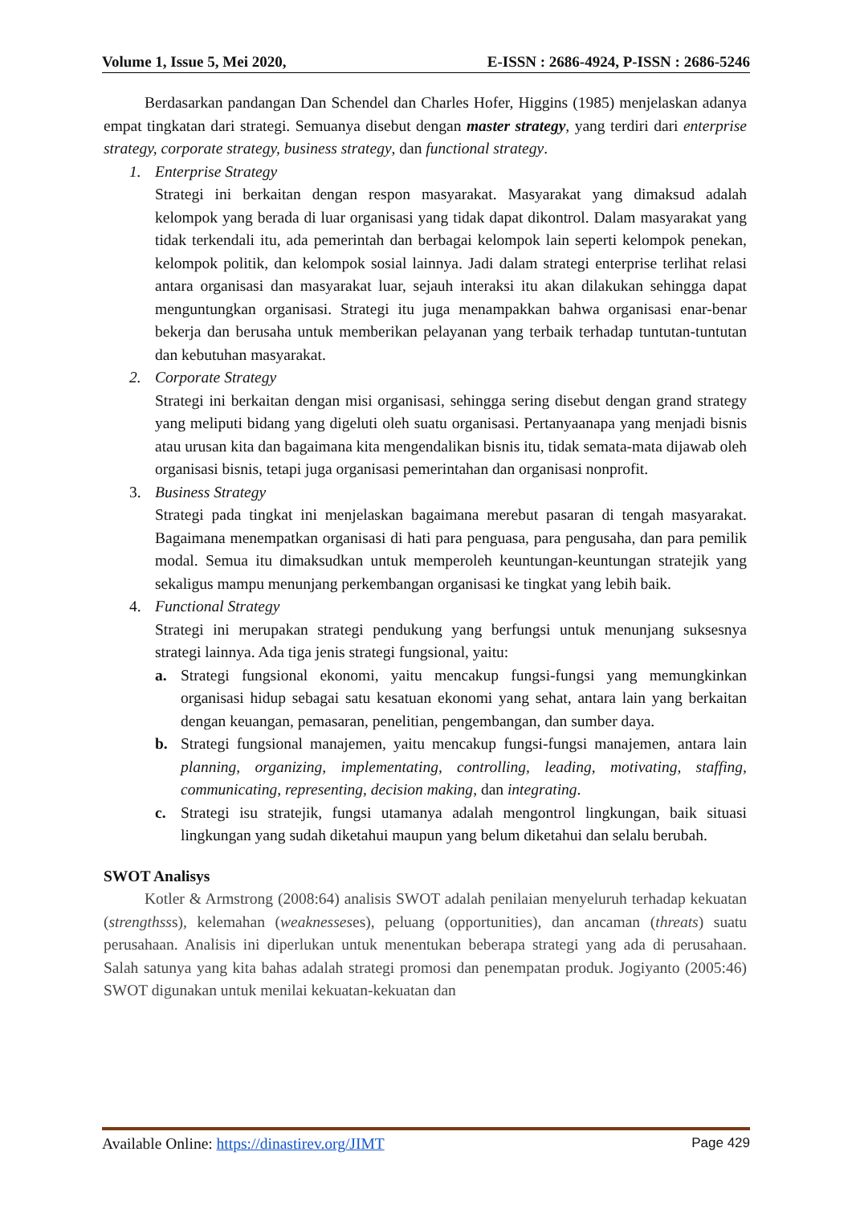Volume 1, Issue 5, Mei 2020, E-ISSN : 2686-4924, P-ISSN : 2686-5246
Berdasarkan pandangan Dan Schendel dan Charles Hofer, Higgins (1985) menjelaskan adanya empat tingkatan dari strategi. Semuanya disebut dengan master strategy, yang terdiri dari enterprise strategy, corporate strategy, business strategy, dan functional strategy.
1. Enterprise Strategy
Strategi ini berkaitan dengan respon masyarakat. Masyarakat yang dimaksud adalah kelompok yang berada di luar organisasi yang tidak dapat dikontrol. Dalam masyarakat yang tidak terkendali itu, ada pemerintah dan berbagai kelompok lain seperti kelompok penekan, kelompok politik, dan kelompok sosial lainnya. Jadi dalam strategi enterprise terlihat relasi antara organisasi dan masyarakat luar, sejauh interaksi itu akan dilakukan sehingga dapat menguntungkan organisasi. Strategi itu juga menampakkan bahwa organisasi enar-benar bekerja dan berusaha untuk memberikan pelayanan yang terbaik terhadap tuntutan-tuntutan dan kebutuhan masyarakat.
2. Corporate Strategy
Strategi ini berkaitan dengan misi organisasi, sehingga sering disebut dengan grand strategy yang meliputi bidang yang digeluti oleh suatu organisasi. Pertanyaanapa yang menjadi bisnis atau urusan kita dan bagaimana kita mengendalikan bisnis itu, tidak semata-mata dijawab oleh organisasi bisnis, tetapi juga organisasi pemerintahan dan organisasi nonprofit.
3. Business Strategy
Strategi pada tingkat ini menjelaskan bagaimana merebut pasaran di tengah masyarakat. Bagaimana menempatkan organisasi di hati para penguasa, para pengusaha, dan para pemilik modal. Semua itu dimaksudkan untuk memperoleh keuntungan-keuntungan stratejik yang sekaligus mampu menunjang perkembangan organisasi ke tingkat yang lebih baik.
4. Functional Strategy
Strategi ini merupakan strategi pendukung yang berfungsi untuk menunjang suksesnya strategi lainnya. Ada tiga jenis strategi fungsional, yaitu:
a. Strategi fungsional ekonomi, yaitu mencakup fungsi-fungsi yang memungkinkan organisasi hidup sebagai satu kesatuan ekonomi yang sehat, antara lain yang berkaitan dengan keuangan, pemasaran, penelitian, pengembangan, dan sumber daya.
b. Strategi fungsional manajemen, yaitu mencakup fungsi-fungsi manajemen, antara lain planning, organizing, implementating, controlling, leading, motivating, staffing, communicating, representing, decision making, dan integrating.
c. Strategi isu stratejik, fungsi utamanya adalah mengontrol lingkungan, baik situasi lingkungan yang sudah diketahui maupun yang belum diketahui dan selalu berubah.
SWOT Analisys
Kotler & Armstrong (2008:64) analisis SWOT adalah penilaian menyeluruh terhadap kekuatan (strengthsss), kelemahan (weaknesseses), peluang (opportunities), dan ancaman (threats) suatu perusahaan. Analisis ini diperlukan untuk menentukan beberapa strategi yang ada di perusahaan. Salah satunya yang kita bahas adalah strategi promosi dan penempatan produk. Jogiyanto (2005:46) SWOT digunakan untuk menilai kekuatan-kekuatan dan
Available Online: https://dinastirev.org/JIMT Page 429